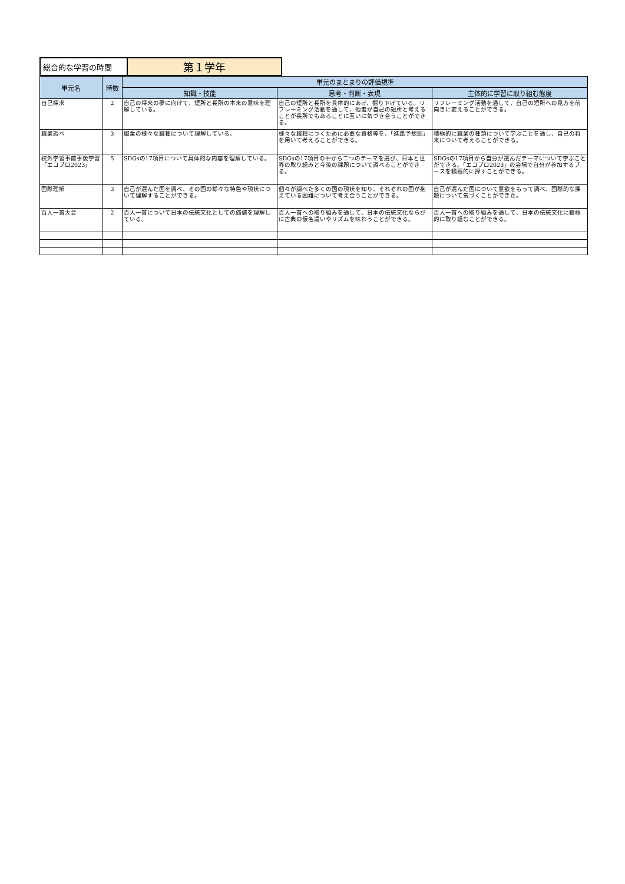| 総合的な学習の時間 | 第１学年 |
| 単元名 | 時数 | 単元のまとまりの評価規準 | | |
| --- | --- | --- | --- | --- |
| | | 知識・技能 | 思考・判断・表現 | 主体的に学習に取り組む態度 |
| 自己探求 | 2 | 自己の将来の夢に向けて、短所と長所の本来の意味を理解している。 | 自己の短所と長所を具体的にあげ、掘り下げている。リフレーミング活動を通して、他者が自己の短所と考えることが長所でもあることに互いに気づき合うことができる。 | リフレーミング活動を通して、自己の短所への見方を前向きに変えることができる。 |
| 職業調べ | 3 | 職業の様々な職種について理解している。 | 様々な職種につくために必要な資格等を、「進路予想図」を用いて考えることができる。 | 積極的に職業の種類について学ぶことを通し、自己の将来について考えることができる。 |
| 校外学習事前事後学習 「エコプロ2023」 | 5 | SDGsの17項目について具体的な内容を理解している。 | SDGsの17項目の中から二つのテーマを選び、日本と世界の取り組みと今後の課題について調べることができる。 | SDGsの17項目から自分が選んだテーマについて学ぶことができる。「エコプロ2023」の会場で自分が参加するブースを積極的に探すことができる。 |
| 国際理解 | 3 | 自己が選んだ国を調べ、その国の様々な特色や現状について理解することができる。 | 個々が調べた多くの国の現状を知り、それぞれの国が抱えている困難について考え合うことができる。 | 自己が選んだ国について意欲をもって調べ、国際的な課題について気づくことができた。 |
| 百人一首大会 | 2 | 百人一首について日本の伝統文化としての価値を理解している。 | 百人一首への取り組みを通して、日本の伝統文化ならびに古典の仮名遣いやリズムを味わうことができる。 | 百人一首への取り組みを通して、日本の伝統文化に積極的に取り組むことができる。 |